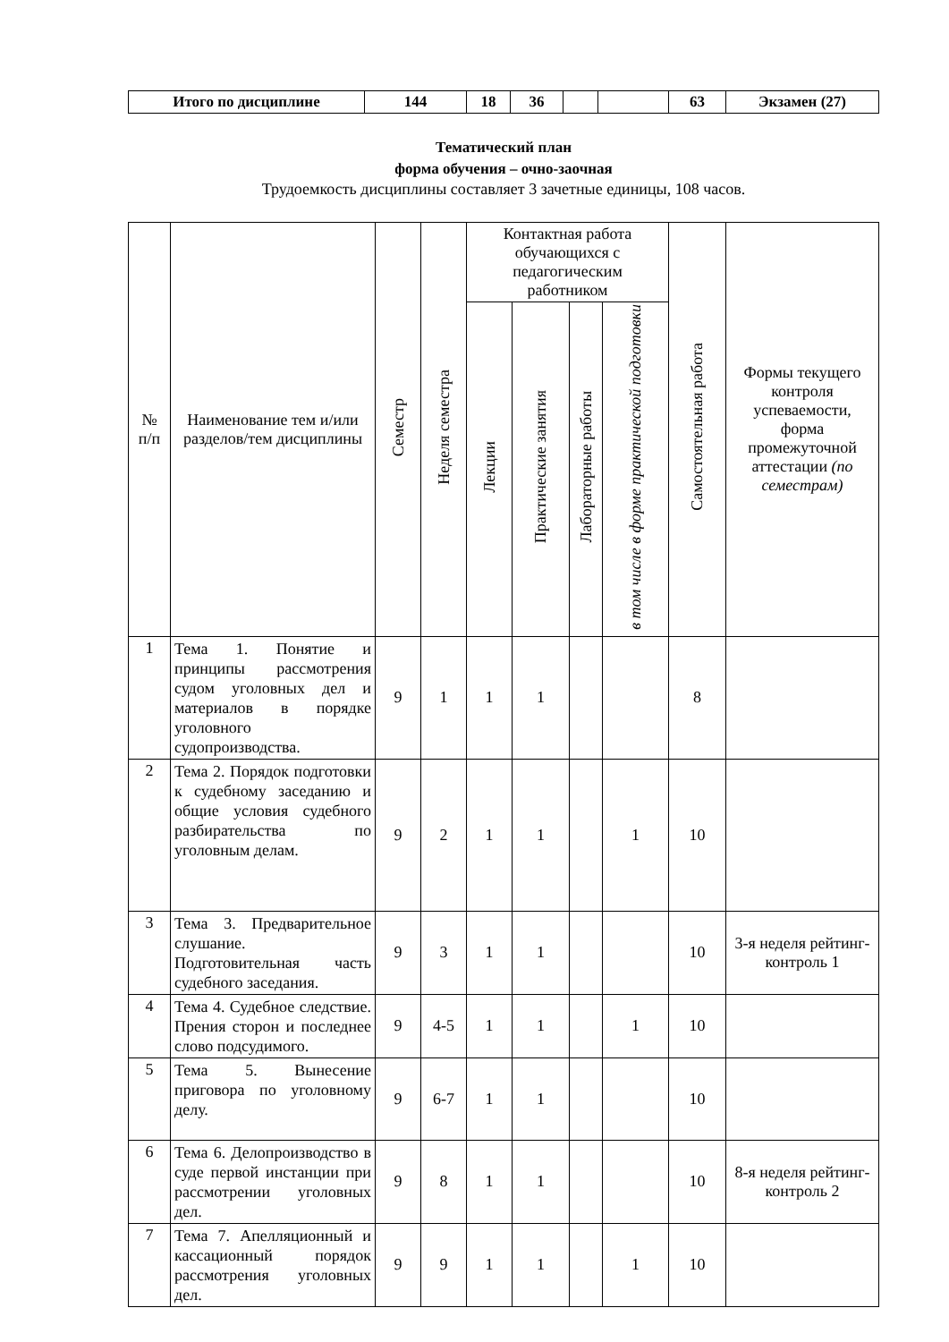| Итого по дисциплине | 144 | 18 | 36 | | | 63 | Экзамен (27) |
Тематический план
форма обучения – очно-заочная
Трудоемкость дисциплины составляет 3 зачетные единицы, 108 часов.
| № п/п | Наименование тем и/или разделов/тем дисциплины | Семестр | Неделя семестра | Контактная работа обучающихся с педагогическим работником | | | | Самостоятельная работа | Формы текущего контроля успеваемости, форма промежуточной аттестации (по семестрам) |
| --- | --- | --- | --- | --- | --- | --- | --- | --- | --- |
| | | | | Лекции | Практические занятия | Лабораторные работы | в том числе в форме практической подготовки | | |
| 1 | Тема 1. Понятие и принципы рассмотрения судом уголовных дел и материалов в порядке уголовного судопроизводства. | 9 | 1 | 1 | 1 | | | 8 | |
| 2 | Тема 2. Порядок подготовки к судебному заседанию и общие условия судебного разбирательства по уголовным делам. | 9 | 2 | 1 | 1 | | 1 | 10 | |
| 3 | Тема 3. Предварительное слушание. Подготовительная часть судебного заседания. | 9 | 3 | 1 | 1 | | | 10 | 3-я неделя рейтинг-контроль 1 |
| 4 | Тема 4. Судебное следствие. Прения сторон и последнее слово подсудимого. | 9 | 4-5 | 1 | 1 | | 1 | 10 | |
| 5 | Тема 5. Вынесение приговора по уголовному делу. | 9 | 6-7 | 1 | 1 | | | 10 | |
| 6 | Тема 6. Делопроизводство в суде первой инстанции при рассмотрении уголовных дел. | 9 | 8 | 1 | 1 | | | 10 | 8-я неделя рейтинг-контроль 2 |
| 7 | Тема 7. Апелляционный и кассационный порядок рассмотрения уголовных дел. | 9 | 9 | 1 | 1 | | 1 | 10 | |